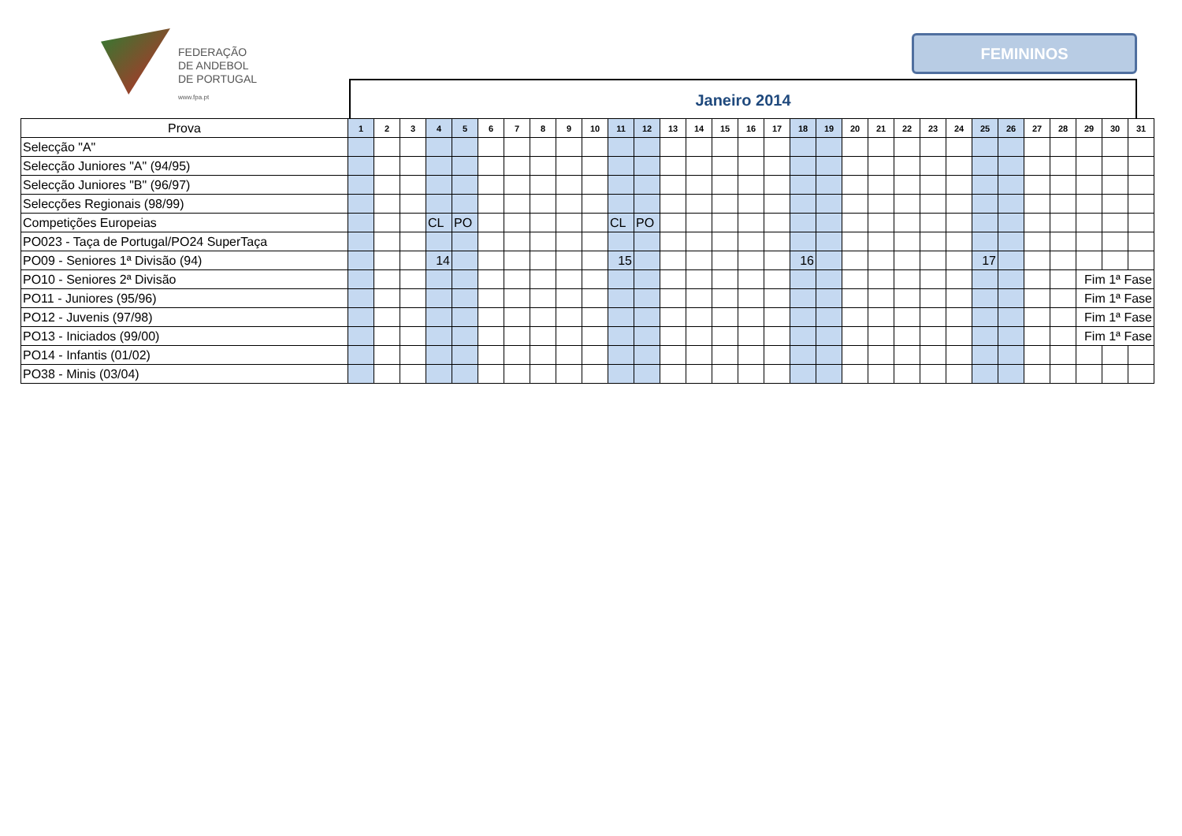FEDERAÇÃO
DE ANDEBOL
DE PORTUGAL
www.fpa.pt
FEMININOS
Janeiro 2014
| Prova | 1 | 2 | 3 | 4 | 5 | 6 | 7 | 8 | 9 | 10 | 11 | 12 | 13 | 14 | 15 | 16 | 17 | 18 | 19 | 20 | 21 | 22 | 23 | 24 | 25 | 26 | 27 | 28 | 29 | 30 | 31 |
| --- | --- | --- | --- | --- | --- | --- | --- | --- | --- | --- | --- | --- | --- | --- | --- | --- | --- | --- | --- | --- | --- | --- | --- | --- | --- | --- | --- | --- | --- | --- | --- |
| Selecção "A" | | | | | | | | | | | | | | | | | | | | | | | | | | | | | | | |
| Selecção Juniores "A" (94/95) | | | | | | | | | | | | | | | | | | | | | | | | | | | | | | | |
| Selecção Juniores "B" (96/97) | | | | | | | | | | | | | | | | | | | | | | | | | | | | | | | |
| Selecções Regionais (98/99) | | | | | | | | | | | | | | | | | | | | | | | | | | | | | | | |
| Competições Europeias | | | | CL | PO | | | | | | CL | PO | | | | | | | | | | | | | | | | | | | |
| PO023 - Taça de Portugal/PO24 SuperTaça | | | | | | | | | | | | | | | | | | | | | | | | | | | | | | | |
| PO09 - Seniores 1ª Divisão (94) | | | | 14 | | | | | | | 15 | | | | | | | 16 | | | | | | | 17 | | | | | | |
| PO10 - Seniores 2ª Divisão | | | | | | | | | | | | | | | | | | | | | | | | | | | | | Fim 1ª Fase | | |
| PO11 - Juniores (95/96) | | | | | | | | | | | | | | | | | | | | | | | | | | | | | Fim 1ª Fase | | |
| PO12 - Juvenis (97/98) | | | | | | | | | | | | | | | | | | | | | | | | | | | | | Fim 1ª Fase | | |
| PO13 - Iniciados (99/00) | | | | | | | | | | | | | | | | | | | | | | | | | | | | | Fim 1ª Fase | | |
| PO14 - Infantis (01/02) | | | | | | | | | | | | | | | | | | | | | | | | | | | | | | | |
| PO38 - Minis (03/04) | | | | | | | | | | | | | | | | | | | | | | | | | | | | | | | |